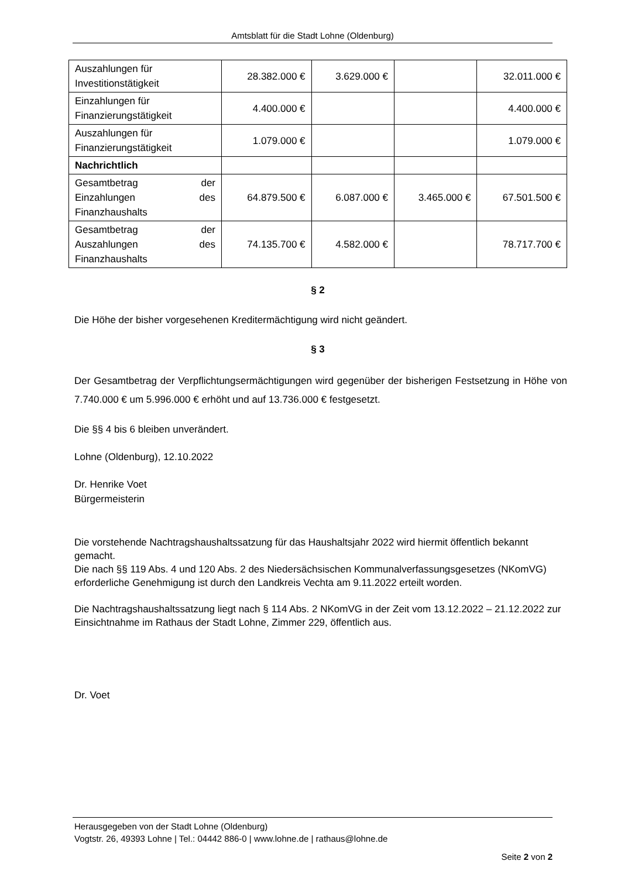Amtsblatt für die Stadt Lohne (Oldenburg)
| Auszahlungen für Investitionstätigkeit | 28.382.000 € | 3.629.000 € | | 32.011.000 € |
| Einzahlungen für Finanzierungstätigkeit | 4.400.000 € | | | 4.400.000 € |
| Auszahlungen für Finanzierungstätigkeit | 1.079.000 € | | | 1.079.000 € |
| Nachrichtlich | | | | |
| Gesamtbetrag der Einzahlungen des Finanzhaushalts | 64.879.500 € | 6.087.000 € | 3.465.000 € | 67.501.500 € |
| Gesamtbetrag der Auszahlungen des Finanzhaushalts | 74.135.700 € | 4.582.000 € | | 78.717.700 € |
§ 2
Die Höhe der bisher vorgesehenen Kreditermächtigung wird nicht geändert.
§ 3
Der Gesamtbetrag der Verpflichtungsermächtigungen wird gegenüber der bisherigen Festsetzung in Höhe von 7.740.000 € um 5.996.000 € erhöht und auf 13.736.000 € festgesetzt.
Die §§ 4 bis 6 bleiben unverändert.
Lohne (Oldenburg), 12.10.2022
Dr. Henrike Voet
Bürgermeisterin
Die vorstehende Nachtragshaushaltssatzung für das Haushaltsjahr 2022 wird hiermit öffentlich bekannt gemacht.
Die nach §§ 119 Abs. 4 und 120 Abs. 2 des Niedersächsischen Kommunalverfassungsgesetzes (NKomVG) erforderliche Genehmigung ist durch den Landkreis Vechta am 9.11.2022 erteilt worden.
Die Nachtragshaushaltssatzung liegt nach § 114 Abs. 2 NKomVG in der Zeit vom 13.12.2022 – 21.12.2022 zur Einsichtnahme im Rathaus der Stadt Lohne, Zimmer 229, öffentlich aus.
Dr. Voet
Herausgegeben von der Stadt Lohne (Oldenburg)
Vogtstr. 26, 49393 Lohne | Tel.: 04442 886-0 | www.lohne.de | rathaus@lohne.de
Seite 2 von 2